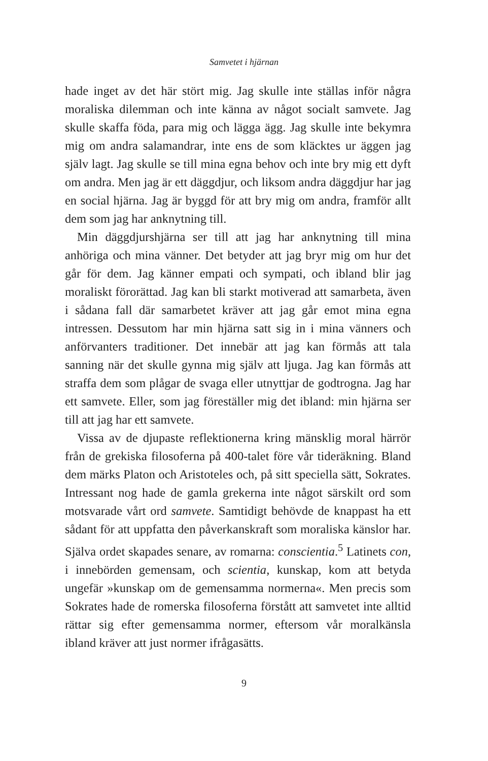Samvetet i hjärnan
hade inget av det här stört mig. Jag skulle inte ställas inför några moraliska dilemman och inte känna av något socialt samvete. Jag skulle skaffa föda, para mig och lägga ägg. Jag skulle inte bekymra mig om andra salamandrar, inte ens de som kläcktes ur äggen jag själv lagt. Jag skulle se till mina egna behov och inte bry mig ett dyft om andra. Men jag är ett däggdjur, och liksom andra däggdjur har jag en social hjärna. Jag är byggd för att bry mig om andra, framför allt dem som jag har anknytning till.
Min däggdjurshjärna ser till att jag har anknytning till mina anhöriga och mina vänner. Det betyder att jag bryr mig om hur det går för dem. Jag känner empati och sympati, och ibland blir jag moraliskt förorättad. Jag kan bli starkt motiverad att samarbeta, även i sådana fall där samarbetet kräver att jag går emot mina egna intressen. Dessutom har min hjärna satt sig in i mina vänners och anförvanters traditioner. Det innebär att jag kan förmås att tala sanning när det skulle gynna mig själv att ljuga. Jag kan förmås att straffa dem som plågar de svaga eller utnyttjar de godtrogna. Jag har ett samvete. Eller, som jag föreställer mig det ibland: min hjärna ser till att jag har ett samvete.
Vissa av de djupaste reflektionerna kring mänsklig moral härrör från de grekiska filosoferna på 400-talet före vår tideräkning. Bland dem märks Platon och Aristoteles och, på sitt speciella sätt, Sokrates. Intressant nog hade de gamla grekerna inte något särskilt ord som motsvarade vårt ord samvete. Samtidigt behövde de knappast ha ett sådant för att uppfatta den påverkanskraft som moraliska känslor har. Själva ordet skapades senare, av romarna: conscientia.<sup>5</sup> Latinets con, i innebörden gemensam, och scientia, kunskap, kom att betyda ungefär »kunskap om de gemensamma normerna«. Men precis som Sokrates hade de romerska filosoferna förstått att samvetet inte alltid rättar sig efter gemensamma normer, eftersom vår moralkänsla ibland kräver att just normer ifrågasätts.
9